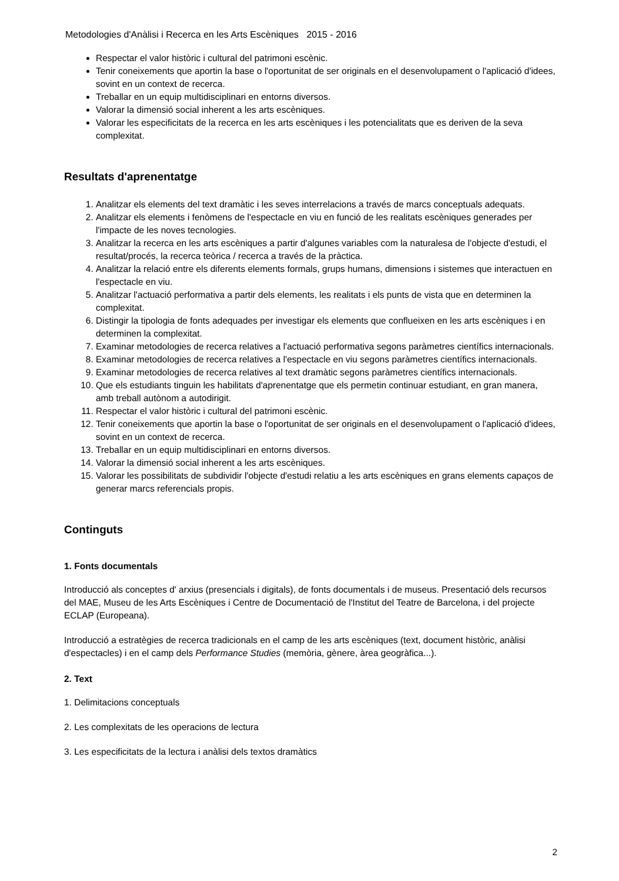Metodologies d'Anàlisi i Recerca en les Arts Escèniques 2015 - 2016
Respectar el valor històric i cultural del patrimoni escènic.
Tenir coneixements que aportin la base o l'oportunitat de ser originals en el desenvolupament o l'aplicació d'idees, sovint en un context de recerca.
Treballar en un equip multidisciplinari en entorns diversos.
Valorar la dimensió social inherent a les arts escèniques.
Valorar les especificitats de la recerca en les arts escèniques i les potencialitats que es deriven de la seva complexitat.
Resultats d'aprenentatge
1. Analitzar els elements del text dramàtic i les seves interrelacions a través de marcs conceptuals adequats.
2. Analitzar els elements i fenòmens de l'espectacle en viu en funció de les realitats escèniques generades per l'impacte de les noves tecnologies.
3. Analitzar la recerca en les arts escèniques a partir d'algunes variables com la naturalesa de l'objecte d'estudi, el resultat/procés, la recerca teòrica / recerca a través de la pràctica.
4. Analitzar la relació entre els diferents elements formals, grups humans, dimensions i sistemes que interactuen en l'espectacle en viu.
5. Analitzar l'actuació performativa a partir dels elements, les realitats i els punts de vista que en determinen la complexitat.
6. Distingir la tipologia de fonts adequades per investigar els elements que conflueixen en les arts escèniques i en determinen la complexitat.
7. Examinar metodologies de recerca relatives a l'actuació performativa segons paràmetres científics internacionals.
8. Examinar metodologies de recerca relatives a l'espectacle en viu segons paràmetres científics internacionals.
9. Examinar metodologies de recerca relatives al text dramàtic segons paràmetres científics internacionals.
10. Que els estudiants tinguin les habilitats d'aprenentatge que els permetin continuar estudiant, en gran manera, amb treball autònom a autodirigit.
11. Respectar el valor històric i cultural del patrimoni escènic.
12. Tenir coneixements que aportin la base o l'oportunitat de ser originals en el desenvolupament o l'aplicació d'idees, sovint en un context de recerca.
13. Treballar en un equip multidisciplinari en entorns diversos.
14. Valorar la dimensió social inherent a les arts escèniques.
15. Valorar les possibilitats de subdividir l'objecte d'estudi relatiu a les arts escèniques en grans elements capaços de generar marcs referencials propis.
Continguts
1. Fonts documentals
Introducció als conceptes d' arxius (presencials i digitals), de fonts documentals i de museus. Presentació dels recursos del MAE, Museu de les Arts Escèniques i Centre de Documentació de l'Institut del Teatre de Barcelona, i del projecte ECLAP (Europeana).
Introducció a estratègies de recerca tradicionals en el camp de les arts escèniques (text, document històric, anàlisi d'espectacles) i en el camp dels Performance Studies (memòria, gènere, àrea geogràfica...).
2. Text
1. Delimitacions conceptuals
2. Les complexitats de les operacions de lectura
3. Les especificitats de la lectura i anàlisi dels textos dramàtics
2